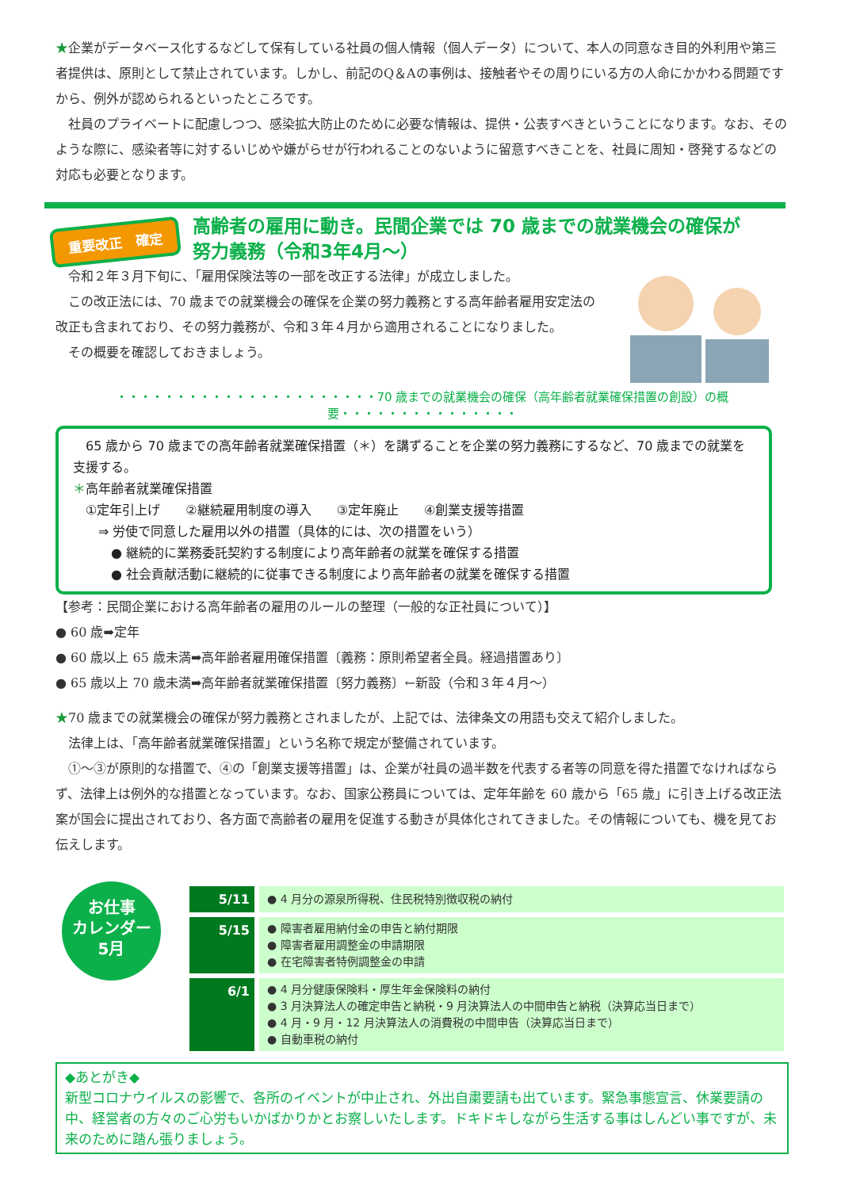★企業がデータベース化するなどして保有している社員の個人情報（個人データ）について、本人の同意なき目的外利用や第三者提供は、原則として禁止されています。しかし、前記のQ＆Aの事例は、接触者やその周りにいる方の人命にかかわる問題ですから、例外が認められるといったところです。
　社員のプライベートに配慮しつつ、感染拡大防止のために必要な情報は、提供・公表すべきということになります。なお、そのような際に、感染者等に対するいじめや嫌がらせが行われることのないように留意すべきことを、社員に周知・啓発するなどの対応も必要となります。
重要改正　確定
高齢者の雇用に動き。民間企業では 70 歳までの就業機会の確保が
努力義務（令和3年4月～）
　令和２年３月下旬に、「雇用保険法等の一部を改正する法律」が成立しました。
　この改正法には、70 歳までの就業機会の確保を企業の努力義務とする高年齢者雇用安定法の改正も含まれており、その努力義務が、令和３年４月から適用されることになりました。
　その概要を確認しておきましょう。
・・・・・・・・・・・・・・・・・・・・・・70 歳までの就業機会の確保（高年齢者就業確保措置の創設）の概要・・・・・・・・・・・・・・・
　65 歳から 70 歳までの高年齢者就業確保措置（＊）を講ずることを企業の努力義務にするなど、70 歳までの就業を支援する。
＊高年齢者就業確保措置
　①定年引上げ　　②継続雇用制度の導入　　③定年廃止　　④創業支援等措置
　　⇒ 労使で同意した雇用以外の措置（具体的には、次の措置をいう）
　　　● 継続的に業務委託契約する制度により高年齢者の就業を確保する措置
　　　● 社会貢献活動に継続的に従事できる制度により高年齢者の就業を確保する措置
【参考：民間企業における高年齢者の雇用のルールの整理（一般的な正社員について）】
● 60 歳➡定年
● 60 歳以上 65 歳未満➡高年齢者雇用確保措置〔義務：原則希望者全員。経過措置あり〕
● 65 歳以上 70 歳未満➡高年齢者就業確保措置〔努力義務〕←新設（令和３年４月～）
★70 歳までの就業機会の確保が努力義務とされましたが、上記では、法律条文の用語も交えて紹介しました。
　法律上は、「高年齢者就業確保措置」という名称で規定が整備されています。
　①～③が原則的な措置で、④の「創業支援等措置」は、企業が社員の過半数を代表する者等の同意を得た措置でなければならず、法律上は例外的な措置となっています。なお、国家公務員については、定年年齢を 60 歳から「65 歳」に引き上げる改正法案が国会に提出されており、各方面で高齢者の雇用を促進する動きが具体化されてきました。その情報についても、機を見てお伝えします。
お仕事
カレンダー
5月
| 5/11 | ● 4 月分の源泉所得税、住民税特別徴収税の納付 |
| 5/15 | ● 障害者雇用納付金の申告と納付期限 ● 障害者雇用調整金の申請期限 ● 在宅障害者特例調整金の申請 |
| 6/1 | ● 4 月分健康保険料・厚生年金保険料の納付 ● 3 月決算法人の確定申告と納税・9 月決算法人の中間申告と納税（決算応当日まで） ● 4 月・9 月・12 月決算法人の消費税の中間申告（決算応当日まで） ● 自動車税の納付 |
◆あとがき◆
新型コロナウイルスの影響で、各所のイベントが中止され、外出自粛要請も出ています。緊急事態宣言、休業要請の中、経営者の方々のご心労もいかばかりかとお察しいたします。ドキドキしながら生活する事はしんどい事ですが、未来のために踏ん張りましょう。